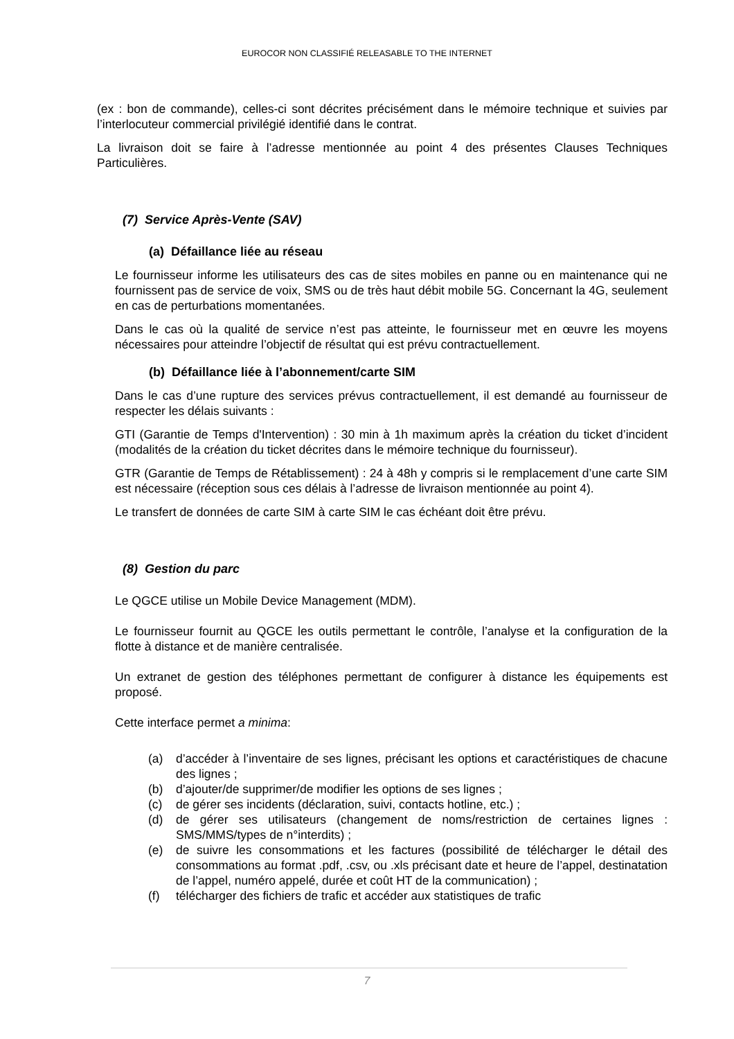EUROCOR NON CLASSIFIÉ RELEASABLE TO THE INTERNET
(ex : bon de commande), celles-ci sont décrites précisément dans le mémoire technique et suivies par l’interlocuteur commercial privilégié identifié dans le contrat.
La livraison doit se faire à l’adresse mentionnée au point 4 des présentes Clauses Techniques Particulières.
(7) Service Après-Vente (SAV)
(a) Défaillance liée au réseau
Le fournisseur informe les utilisateurs des cas de sites mobiles en panne ou en maintenance qui ne fournissent pas de service de voix, SMS ou de très haut débit mobile 5G. Concernant la 4G, seulement en cas de perturbations momentanées.
Dans le cas où la qualité de service n’est pas atteinte, le fournisseur met en œuvre les moyens nécessaires pour atteindre l’objectif de résultat qui est prévu contractuellement.
(b) Défaillance liée à l’abonnement/carte SIM
Dans le cas d’une rupture des services prévus contractuellement, il est demandé au fournisseur de respecter les délais suivants :
GTI (Garantie de Temps d'Intervention) : 30 min à 1h maximum après la création du ticket d’incident (modalités de la création du ticket décrites dans le mémoire technique du fournisseur).
GTR (Garantie de Temps de Rétablissement) : 24 à 48h y compris si le remplacement d’une carte SIM est nécessaire (réception sous ces délais à l’adresse de livraison mentionnée au point 4).
Le transfert de données de carte SIM à carte SIM le cas échéant doit être prévu.
(8) Gestion du parc
Le QGCE utilise un Mobile Device Management (MDM).
Le fournisseur fournit au QGCE les outils permettant le contrôle, l’analyse et la configuration de la flotte à distance et de manière centralisée.
Un extranet de gestion des téléphones permettant de configurer à distance les équipements est proposé.
Cette interface permet a minima:
(a) d’accéder à l’inventaire de ses lignes, précisant les options et caractéristiques de chacune des lignes ;
(b) d’ajouter/de supprimer/de modifier les options de ses lignes ;
(c) de gérer ses incidents (déclaration, suivi, contacts hotline, etc.) ;
(d) de gérer ses utilisateurs (changement de noms/restriction de certaines lignes : SMS/MMS/types de n°interdits) ;
(e) de suivre les consommations et les factures (possibilité de télécharger le détail des consommations au format .pdf, .csv, ou .xls précisant date et heure de l’appel, destinatation de l’appel, numéro appelé, durée et coût HT de la communication) ;
(f) télécharger des fichiers de trafic et accéder aux statistiques de trafic
7